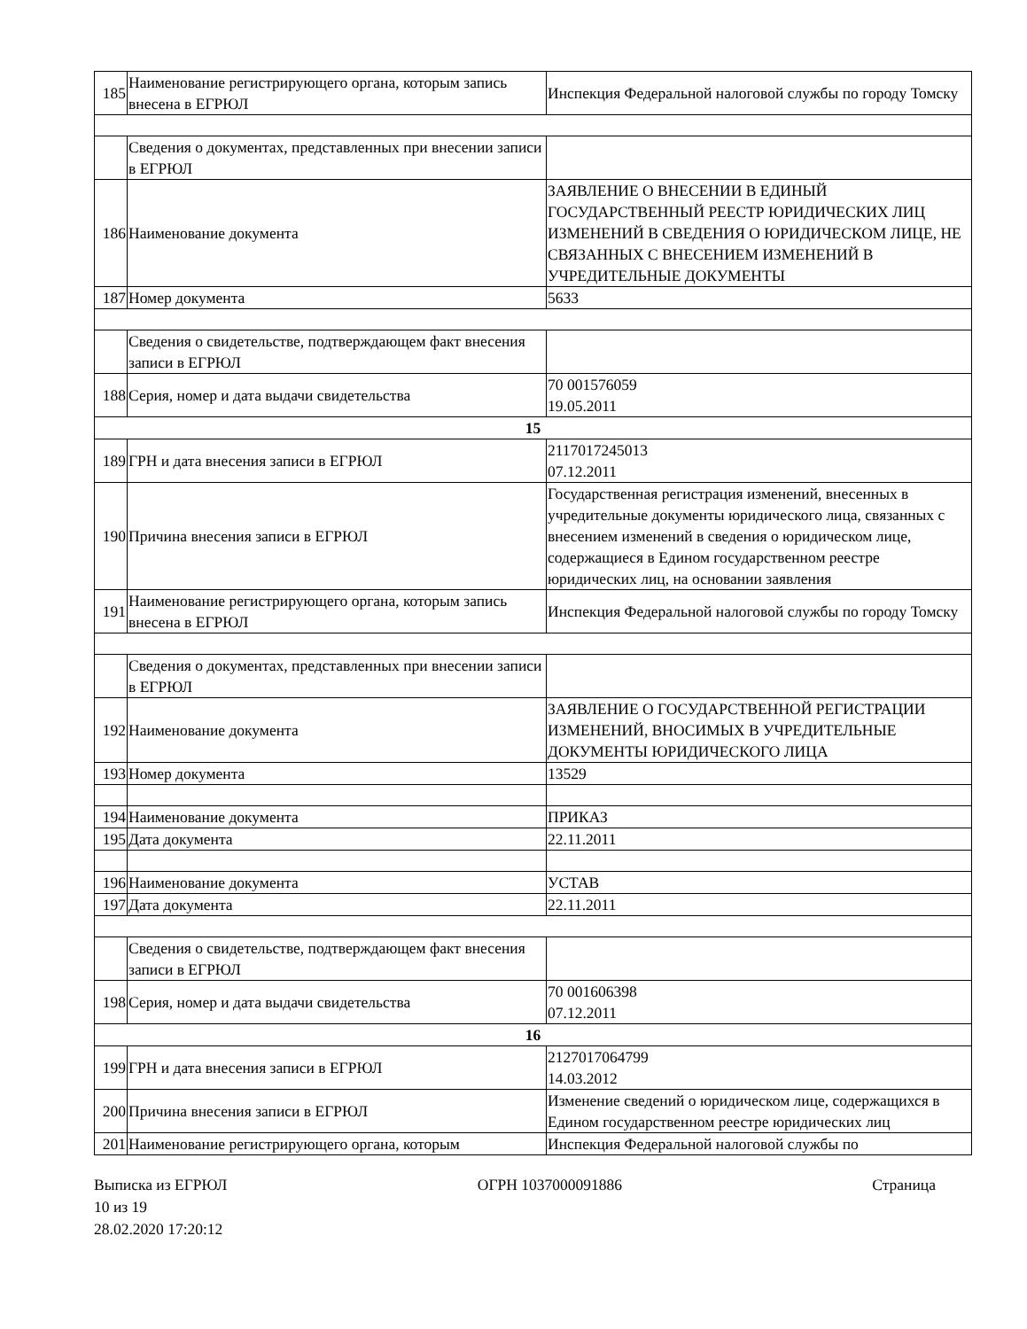| 185 | Наименование регистрирующего органа, которым запись внесена в ЕГРЮЛ | Инспекция Федеральной налоговой службы по городу Томску |
| | Сведения о документах, представленных при внесении записи в ЕГРЮЛ | |
| 186 | Наименование документа | ЗАЯВЛЕНИЕ О ВНЕСЕНИИ В ЕДИНЫЙ ГОСУДАРСТВЕННЫЙ РЕЕСТР ЮРИДИЧЕСКИХ ЛИЦ ИЗМЕНЕНИЙ В СВЕДЕНИЯ О ЮРИДИЧЕСКОМ ЛИЦЕ, НЕ СВЯЗАННЫХ С ВНЕСЕНИЕМ ИЗМЕНЕНИЙ В УЧРЕДИТЕЛЬНЫЕ ДОКУМЕНТЫ |
| 187 | Номер документа | 5633 |
| | Сведения о свидетельстве, подтверждающем факт внесения записи в ЕГРЮЛ | |
| 188 | Серия, номер и дата выдачи свидетельства | 70 001576059 19.05.2011 |
| 15 | | |
| 189 | ГРН и дата внесения записи в ЕГРЮЛ | 2117017245013 07.12.2011 |
| 190 | Причина внесения записи в ЕГРЮЛ | Государственная регистрация изменений, внесенных в учредительные документы юридического лица, связанных с внесением изменений в сведения о юридическом лице, содержащиеся в Едином государственном реестре юридических лиц, на основании заявления |
| 191 | Наименование регистрирующего органа, которым запись внесена в ЕГРЮЛ | Инспекция Федеральной налоговой службы по городу Томску |
| | Сведения о документах, представленных при внесении записи в ЕГРЮЛ | |
| 192 | Наименование документа | ЗАЯВЛЕНИЕ О ГОСУДАРСТВЕННОЙ РЕГИСТРАЦИИ ИЗМЕНЕНИЙ, ВНОСИМЫХ В УЧРЕДИТЕЛЬНЫЕ ДОКУМЕНТЫ ЮРИДИЧЕСКОГО ЛИЦА |
| 193 | Номер документа | 13529 |
| 194 | Наименование документа | ПРИКАЗ |
| 195 | Дата документа | 22.11.2011 |
| 196 | Наименование документа | УСТАВ |
| 197 | Дата документа | 22.11.2011 |
| | Сведения о свидетельстве, подтверждающем факт внесения записи в ЕГРЮЛ | |
| 198 | Серия, номер и дата выдачи свидетельства | 70 001606398 07.12.2011 |
| 16 | | |
| 199 | ГРН и дата внесения записи в ЕГРЮЛ | 2127017064799 14.03.2012 |
| 200 | Причина внесения записи в ЕГРЮЛ | Изменение сведений о юридическом лице, содержащихся в Едином государственном реестре юридических лиц |
| 201 | Наименование регистрирующего органа, которым | Инспекция Федеральной налоговой службы по |
Выписка из ЕГРЮЛ ОГРН 1037000091886 Страница
10 из 19
28.02.2020 17:20:12